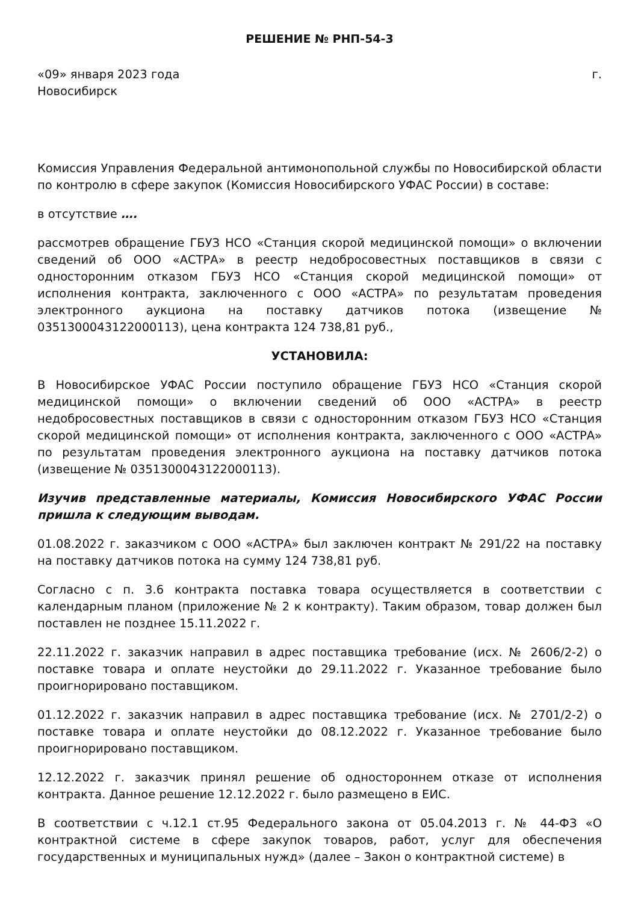РЕШЕНИЕ № РНП-54-3
«09» января 2023 года г.
Новосибирск
Комиссия Управления Федеральной антимонопольной службы по Новосибирской области по контролю в сфере закупок (Комиссия Новосибирского УФАС России) в составе:
в отсутствие ….
рассмотрев обращение ГБУЗ НСО «Станция скорой медицинской помощи» о включении сведений об ООО «АСТРА» в реестр недобросовестных поставщиков в связи с односторонним отказом ГБУЗ НСО «Станция скорой медицинской помощи» от исполнения контракта, заключенного с ООО «АСТРА» по результатам проведения электронного аукциона на поставку датчиков потока (извещение № 0351300043122000113), цена контракта 124 738,81 руб.,
УСТАНОВИЛА:
В Новосибирское УФАС России поступило обращение ГБУЗ НСО «Станция скорой медицинской помощи» о включении сведений об ООО «АСТРА» в реестр недобросовестных поставщиков в связи с односторонним отказом ГБУЗ НСО «Станция скорой медицинской помощи» от исполнения контракта, заключенного с ООО «АСТРА» по результатам проведения электронного аукциона на поставку датчиков потока (извещение № 0351300043122000113).
Изучив представленные материалы, Комиссия Новосибирского УФАС России пришла к следующим выводам.
01.08.2022 г. заказчиком с ООО «АСТРА» был заключен контракт № 291/22 на поставку на поставку датчиков потока на сумму 124 738,81 руб.
Согласно с п. 3.6 контракта поставка товара осуществляется в соответствии с календарным планом (приложение № 2 к контракту). Таким образом, товар должен был поставлен не позднее 15.11.2022 г.
22.11.2022 г. заказчик направил в адрес поставщика требование (исх. № 2606/2-2) о поставке товара и оплате неустойки до 29.11.2022 г. Указанное требование было проигнорировано поставщиком.
01.12.2022 г. заказчик направил в адрес поставщика требование (исх. № 2701/2-2) о поставке товара и оплате неустойки до 08.12.2022 г. Указанное требование было проигнорировано поставщиком.
12.12.2022 г. заказчик принял решение об одностороннем отказе от исполнения контракта. Данное решение 12.12.2022 г. было размещено в ЕИС.
В соответствии с ч.12.1 ст.95 Федерального закона от 05.04.2013 г. № 44-ФЗ «О контрактной системе в сфере закупок товаров, работ, услуг для обеспечения государственных и муниципальных нужд» (далее – Закон о контрактной системе) в